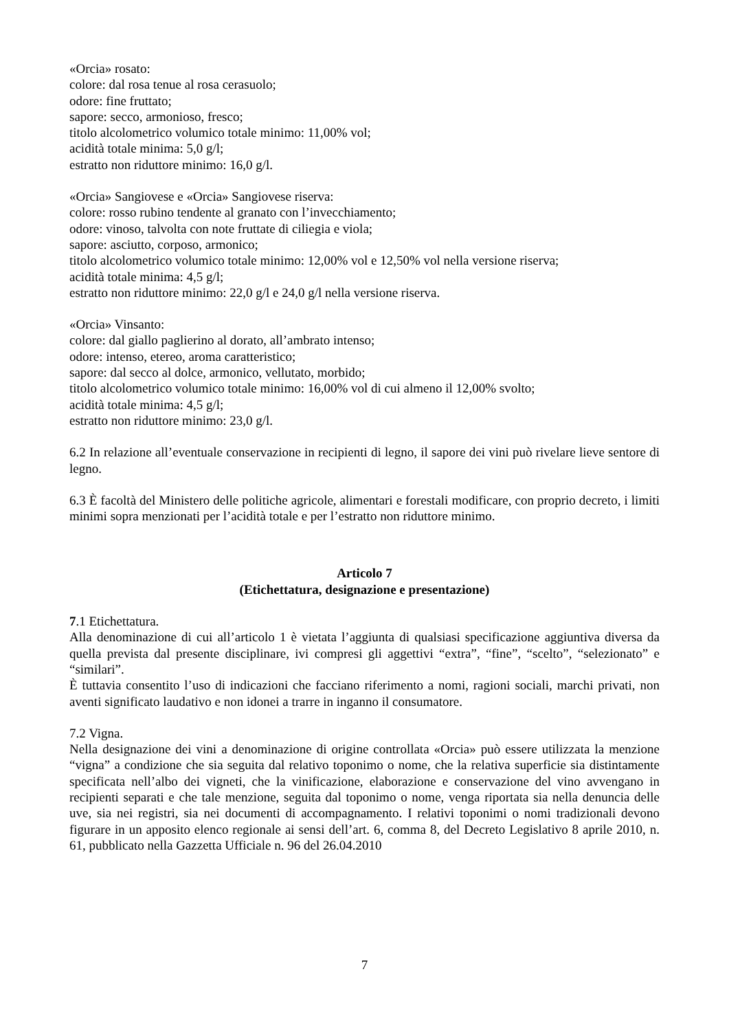«Orcia» rosato:
colore: dal rosa tenue al rosa cerasuolo;
odore: fine fruttato;
sapore: secco, armonioso, fresco;
titolo alcolometrico volumico totale minimo: 11,00% vol;
acidità totale minima: 5,0 g/l;
estratto non riduttore minimo: 16,0 g/l.
«Orcia» Sangiovese e «Orcia» Sangiovese riserva:
colore: rosso rubino tendente al granato con l’invecchiamento;
odore: vinoso, talvolta con note fruttate di ciliegia e viola;
sapore: asciutto, corposo, armonico;
titolo alcolometrico volumico totale minimo: 12,00% vol e 12,50% vol nella versione riserva;
acidità totale minima: 4,5 g/l;
estratto non riduttore minimo: 22,0 g/l e 24,0 g/l nella versione riserva.
«Orcia» Vinsanto:
colore: dal giallo paglierino al dorato, all’ambrato intenso;
odore: intenso, etereo, aroma caratteristico;
sapore: dal secco al dolce, armonico, vellutato, morbido;
titolo alcolometrico volumico totale minimo: 16,00% vol di cui almeno il 12,00% svolto;
acidità totale minima: 4,5 g/l;
estratto non riduttore minimo: 23,0 g/l.
6.2 In relazione all’eventuale conservazione in recipienti di legno, il sapore dei vini può rivelare lieve sentore di legno.
6.3 È facoltà del Ministero delle politiche agricole, alimentari e forestali modificare, con proprio decreto, i limiti minimi sopra menzionati per l’acidità totale e per l’estratto non riduttore minimo.
Articolo 7
(Etichettatura, designazione e presentazione)
7.1 Etichettatura.
Alla denominazione di cui all’articolo 1 è vietata l’aggiunta di qualsiasi specificazione aggiuntiva diversa da quella prevista dal presente disciplinare, ivi compresi gli aggettivi “extra”, “fine”, “scelto”, “selezionato” e “similari”.
È tuttavia consentito l’uso di indicazioni che facciano riferimento a nomi, ragioni sociali, marchi privati, non aventi significato laudativo e non idonei a trarre in inganno il consumatore.
7.2 Vigna.
Nella designazione dei vini a denominazione di origine controllata «Orcia» può essere utilizzata la menzione “vigna” a condizione che sia seguita dal relativo toponimo o nome, che la relativa superficie sia distintamente specificata nell’albo dei vigneti, che la vinificazione, elaborazione e conservazione del vino avvengano in recipienti separati e che tale menzione, seguita dal toponimo o nome, venga riportata sia nella denuncia delle uve, sia nei registri, sia nei documenti di accompagnamento. I relativi toponimi o nomi tradizionali devono figurare in un apposito elenco regionale ai sensi dell’art. 6, comma 8, del Decreto Legislativo 8 aprile 2010, n. 61, pubblicato nella Gazzetta Ufficiale n. 96 del 26.04.2010
7